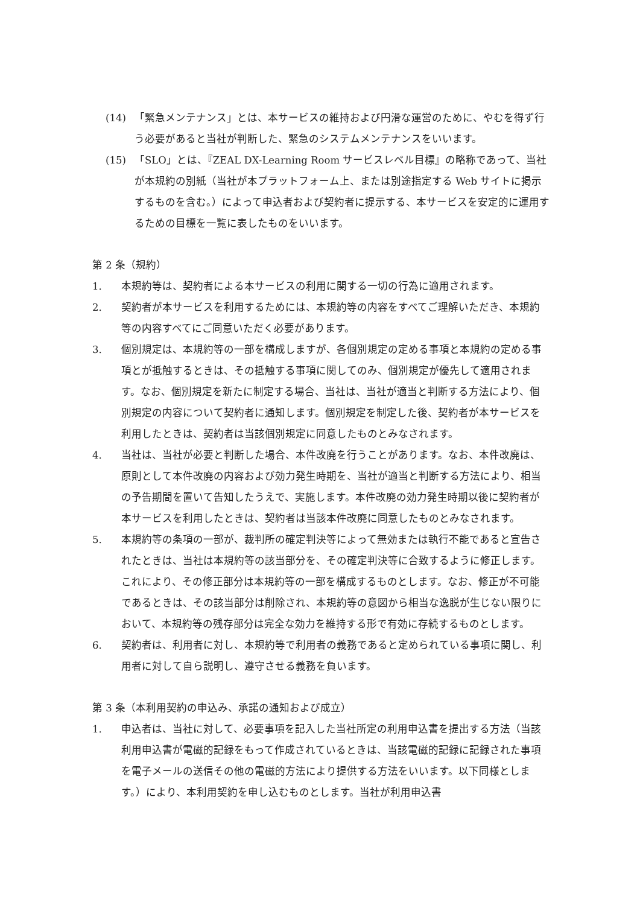(14) 「緊急メンテナンス」とは、本サービスの維持および円滑な運営のために、やむを得ず行う必要があると当社が判断した、緊急のシステムメンテナンスをいいます。
(15) 「SLO」とは、『ZEAL DX-Learning Room サービスレベル目標』の略称であって、当社が本規約の別紙（当社が本プラットフォーム上、または別途指定する Web サイトに掲示するものを含む。）によって申込者および契約者に提示する、本サービスを安定的に運用するための目標を一覧に表したものをいいます。
第 2 条（規約）
1. 本規約等は、契約者による本サービスの利用に関する一切の行為に適用されます。
2. 契約者が本サービスを利用するためには、本規約等の内容をすべてご理解いただき、本規約等の内容すべてにご同意いただく必要があります。
3. 個別規定は、本規約等の一部を構成しますが、各個別規定の定める事項と本規約の定める事項とが抵触するときは、その抵触する事項に関してのみ、個別規定が優先して適用されます。なお、個別規定を新たに制定する場合、当社は、当社が適当と判断する方法により、個別規定の内容について契約者に通知します。個別規定を制定した後、契約者が本サービスを利用したときは、契約者は当該個別規定に同意したものとみなされます。
4. 当社は、当社が必要と判断した場合、本件改廃を行うことがあります。なお、本件改廃は、原則として本件改廃の内容および効力発生時期を、当社が適当と判断する方法により、相当の予告期間を置いて告知したうえで、実施します。本件改廃の効力発生時期以後に契約者が本サービスを利用したときは、契約者は当該本件改廃に同意したものとみなされます。
5. 本規約等の条項の一部が、裁判所の確定判決等によって無効または執行不能であると宣告されたときは、当社は本規約等の該当部分を、その確定判決等に合致するように修正します。これにより、その修正部分は本規約等の一部を構成するものとします。なお、修正が不可能であるときは、その該当部分は削除され、本規約等の意図から相当な逸脱が生じない限りにおいて、本規約等の残存部分は完全な効力を維持する形で有効に存続するものとします。
6. 契約者は、利用者に対し、本規約等で利用者の義務であると定められている事項に関し、利用者に対して自ら説明し、遵守させる義務を負います。
第 3 条（本利用契約の申込み、承諾の通知および成立）
1. 申込者は、当社に対して、必要事項を記入した当社所定の利用申込書を提出する方法（当該利用申込書が電磁的記録をもって作成されているときは、当該電磁的記録に記録された事項を電子メールの送信その他の電磁的方法により提供する方法をいいます。以下同様とします。）により、本利用契約を申し込むものとします。当社が利用申込書